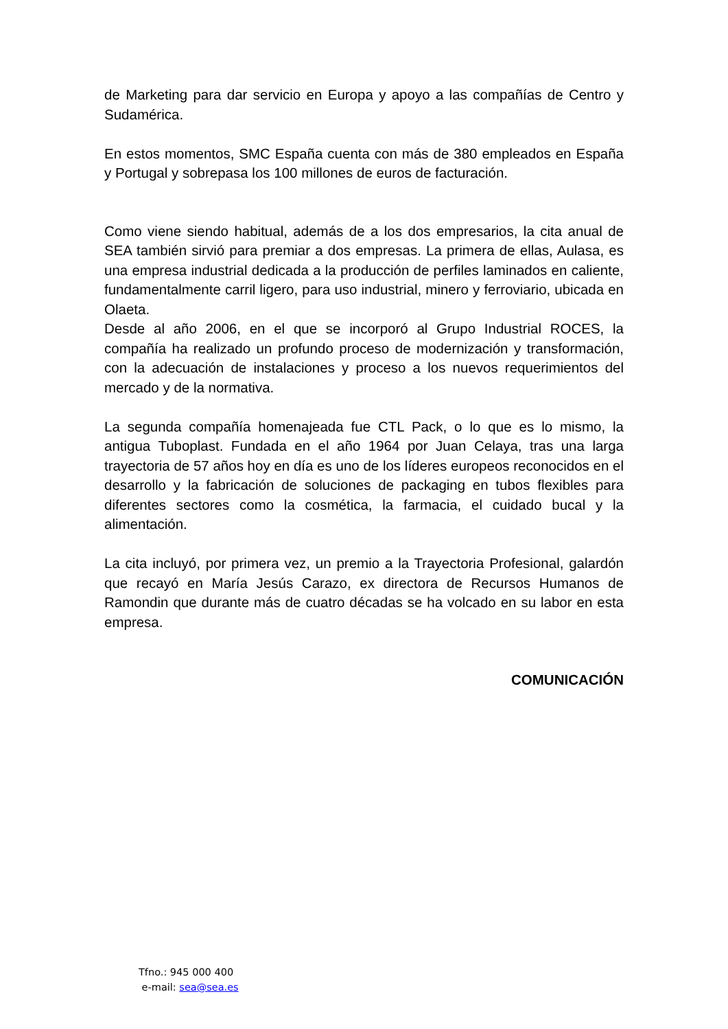de Marketing para dar servicio en Europa y apoyo a las compañías de Centro y Sudamérica.
En estos momentos, SMC España cuenta con más de 380 empleados en España y Portugal y sobrepasa los 100 millones de euros de facturación.
Como viene siendo habitual, además de a los dos empresarios, la cita anual de SEA también sirvió para premiar a dos empresas. La primera de ellas, Aulasa, es una empresa industrial dedicada a la producción de perfiles laminados en caliente, fundamentalmente carril ligero, para uso industrial, minero y ferroviario, ubicada en Olaeta.
Desde al año 2006, en el que se incorporó al Grupo Industrial ROCES, la compañía ha realizado un profundo proceso de modernización y transformación, con la adecuación de instalaciones y proceso a los nuevos requerimientos del mercado y de la normativa.
La segunda compañía homenajeada fue CTL Pack, o lo que es lo mismo, la antigua Tuboplast. Fundada en el año 1964 por Juan Celaya, tras una larga trayectoria de 57 años hoy en día es uno de los líderes europeos reconocidos en el desarrollo y la fabricación de soluciones de packaging en tubos flexibles para diferentes sectores como la cosmética, la farmacia, el cuidado bucal y la alimentación.
La cita incluyó, por primera vez, un premio a la Trayectoria Profesional, galardón que recayó en María Jesús Carazo, ex directora de Recursos Humanos de Ramondin que durante más de cuatro décadas se ha volcado en su labor en esta empresa.
COMUNICACIÓN
Tfno.: 945 000 400
e-mail: sea@sea.es